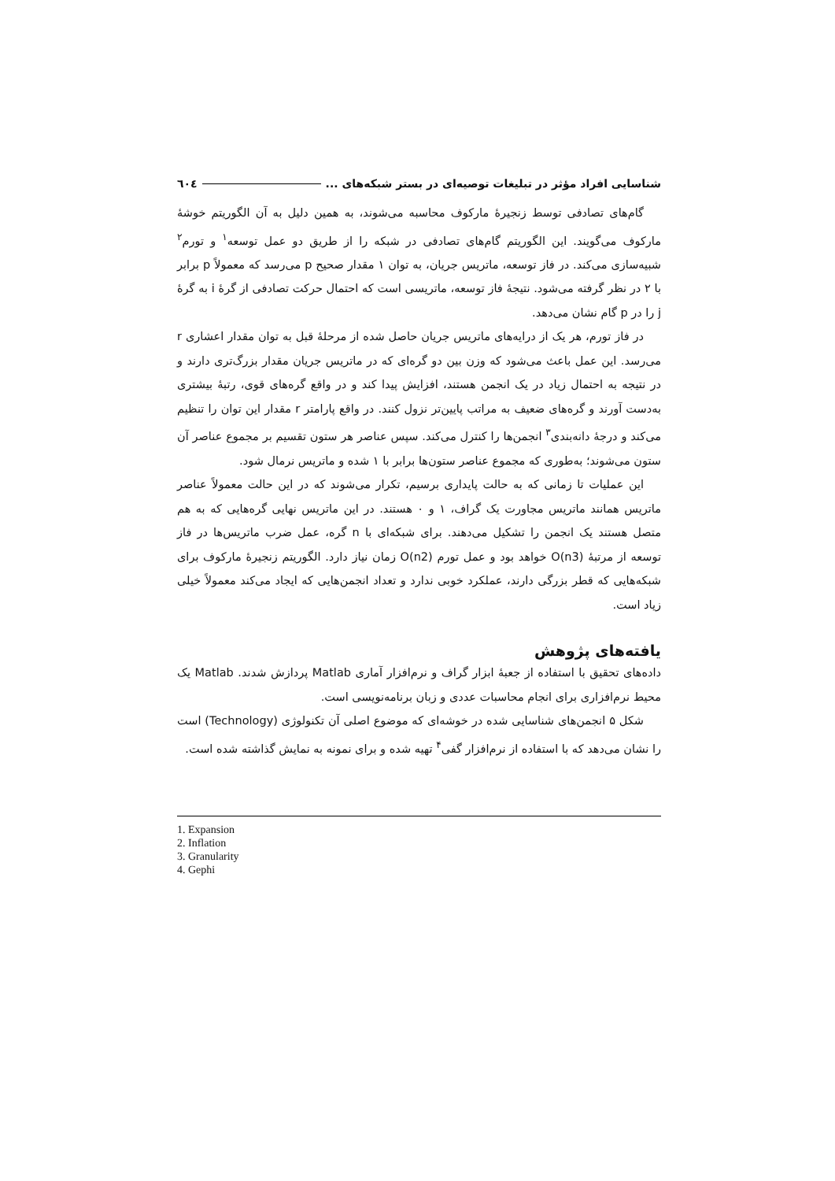٦٠٤ شناسایی افراد مؤثر در تبلیغات توصیه‌ای در بستر شبکه‌های ...
گام‌های تصادفی توسط زنجیرهٔ مارکوف محاسبه می‌شوند، به همین دلیل به آن الگوریتم خوشهٔ مارکوف می‌گویند. این الگوریتم گام‌های تصادفی در شبکه را از طریق دو عمل توسعه<sup>۱</sup> و تورم<sup>۲</sup> شبیه‌سازی می‌کند. در فاز توسعه، ماتریس جریان، به توان ۱ مقدار صحیح p می‌رسد که معمولاً p برابر با ۲ در نظر گرفته می‌شود. نتیجهٔ فاز توسعه، ماتریسی است که احتمال حرکت تصادفی از گرهٔ i به گرهٔ j را در p گام نشان می‌دهد.
در فاز تورم، هر یک از درایه‌های ماتریس جریان حاصل شده از مرحلهٔ قبل به توان مقدار اعشاری r می‌رسد. این عمل باعث می‌شود که وزن بین دو گره‌ای که در ماتریس جریان مقدار بزرگ‌تری دارند و در نتیجه به احتمال زیاد در یک انجمن هستند، افزایش پیدا کند و در واقع گره‌های قوی، رتبهٔ بیشتری به‌دست آورند و گره‌های ضعیف به مراتب پایین‌تر نزول کنند. در واقع پارامتر r مقدار این توان را تنظیم می‌کند و درجهٔ دانه‌بندی<sup>۳</sup> انجمن‌ها را کنترل می‌کند. سپس عناصر هر ستون تقسیم بر مجموع عناصر آن ستون می‌شوند؛ به‌طوری که مجموع عناصر ستون‌ها برابر با ۱ شده و ماتریس نرمال شود.
این عملیات تا زمانی که به حالت پایداری برسیم، تکرار می‌شوند که در این حالت معمولاً عناصر ماتریس همانند ماتریس مجاورت یک گراف، ۱ و ۰ هستند. در این ماتریس نهایی گره‌هایی که به هم متصل هستند یک انجمن را تشکیل می‌دهند. برای شبکه‌ای با n گره، عمل ضرب ماتریس‌ها در فاز توسعه از مرتبهٔ O(n3) خواهد بود و عمل تورم O(n2) زمان نیاز دارد. الگوریتم زنجیرهٔ مارکوف برای شبکه‌هایی که قطر بزرگی دارند، عملکرد خوبی ندارد و تعداد انجمن‌هایی که ایجاد می‌کند معمولاً خیلی زیاد است.
یافته‌های پژوهش
داده‌های تحقیق با استفاده از جعبهٔ ابزار گراف و نرم‌افزار آماری Matlab پردازش شدند. Matlab یک محیط نرم‌افزاری برای انجام محاسبات عددی و زبان برنامه‌نویسی است.
شکل ۵ انجمن‌های شناسایی شده در خوشه‌ای که موضوع اصلی آن تکنولوژی (Technology) است را نشان می‌دهد که با استفاده از نرم‌افزار گفی<sup>۴</sup> تهیه شده و برای نمونه به نمایش گذاشته شده است.
1. Expansion
2. Inflation
3. Granularity
4. Gephi